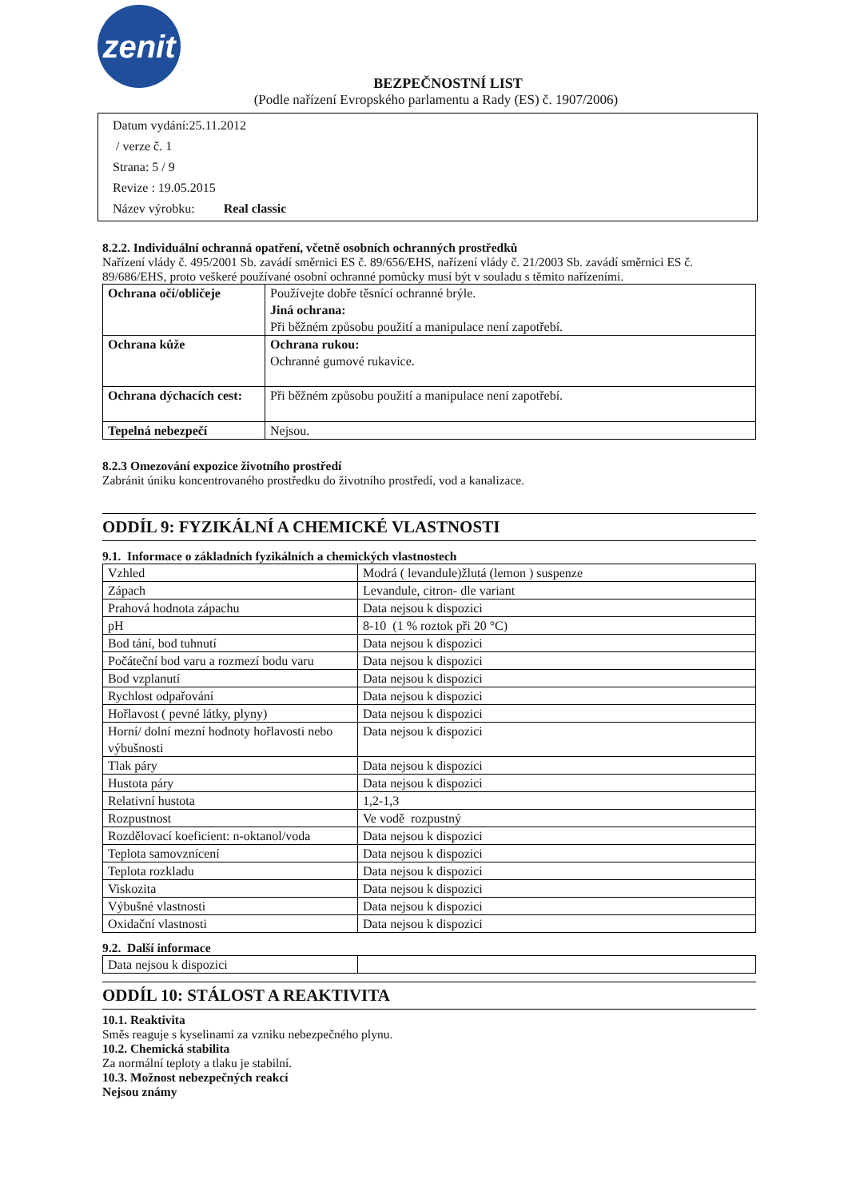zenit
BEZPEČNOSTNÍ LIST
(Podle nařízení Evropského parlamentu a Rady (ES) č. 1907/2006)
Datum vydání:25.11.2012
/ verze č. 1
Strana: 5 / 9
Revize : 19.05.2015
Název výrobku: Real classic
8.2.2. Individuální ochranná opatření, včetně osobních ochranných prostředků
Nařízení vlády č. 495/2001 Sb. zavádí směrnici ES č. 89/656/EHS, nařízení vlády č. 21/2003 Sb. zavádí směrnici ES č. 89/686/EHS, proto veškeré používané osobní ochranné pomůcky musí být v souladu s těmito nařízeními.
| Ochrana očí/obličeje | Používejte dobře těsnící ochranné brýle. Jiná ochrana: Při běžném způsobu použití a manipulace není zapotřebí. |
| Ochrana kůže | Ochrana rukou: Ochranné gumové rukavice. |
| Ochrana dýchacích cest: | Při běžném způsobu použití a manipulace není zapotřebí. |
| Tepelná nebezpečí | Nejsou. |
8.2.3 Omezování expozice životního prostředí
Zabránit úniku koncentrovaného prostředku do životního prostředí, vod a kanalizace.
ODDÍL 9: FYZIKÁLNÍ A CHEMICKÉ VLASTNOSTI
9.1. Informace o základních fyzikálních a chemických vlastnostech
| Vzhled | Modrá ( levandule)žlutá (lemon ) suspenze |
| Zápach | Levandule, citron- dle variant |
| Prahová hodnota zápachu | Data nejsou k dispozici |
| pH | 8-10 (1 % roztok při 20 °C) |
| Bod tání, bod tuhnutí | Data nejsou k dispozici |
| Počáteční bod varu a rozmezí bodu varu | Data nejsou k dispozici |
| Bod vzplanutí | Data nejsou k dispozici |
| Rychlost odpařování | Data nejsou k dispozici |
| Hořlavost ( pevné látky, plyny) | Data nejsou k dispozici |
| Horní/ dolní mezní hodnoty hořlavosti nebo výbušnosti | Data nejsou k dispozici |
| Tlak páry | Data nejsou k dispozici |
| Hustota páry | Data nejsou k dispozici |
| Relativní hustota | 1,2-1,3 |
| Rozpustnost | Ve vodě rozpustný |
| Rozdělovací koeficient: n-oktanol/voda | Data nejsou k dispozici |
| Teplota samovznícení | Data nejsou k dispozici |
| Teplota rozkladu | Data nejsou k dispozici |
| Viskozita | Data nejsou k dispozici |
| Výbušné vlastnosti | Data nejsou k dispozici |
| Oxidační vlastnosti | Data nejsou k dispozici |
9.2. Další informace
| Data nejsou k dispozici | |
ODDÍL 10: STÁLOST A REAKTIVITA
10.1. Reaktivita
Směs reaguje s kyselinami za vzniku nebezpečného plynu.
10.2. Chemická stabilita
Za normální teploty a tlaku je stabilní.
10.3. Možnost nebezpečných reakcí
Nejsou známy